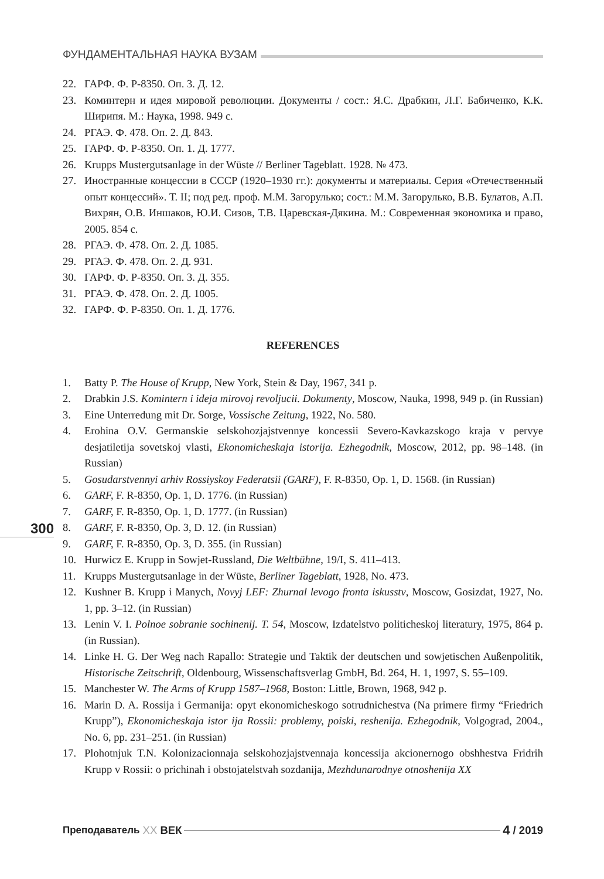ФУНДАМЕНТАЛЬНАЯ НАУКА ВУЗАМ
22. ГАРФ. Ф. Р-8350. Оп. 3. Д. 12.
23. Коминтерн и идея мировой революции. Документы / сост.: Я.С. Драбкин, Л.Г. Бабиченко, К.К. Ширипя. М.: Наука, 1998. 949 с.
24. РГАЭ. Ф. 478. Оп. 2. Д. 843.
25. ГАРФ. Ф. Р-8350. Оп. 1. Д. 1777.
26. Krupps Mustergutsanlage in der Wüste // Berliner Tageblatt. 1928. № 473.
27. Иностранные концессии в СССР (1920–1930 гг.): документы и материалы. Серия «Отечественный опыт концессий». Т. II; под ред. проф. М.М. Загорулько; сост.: М.М. Загорулько, В.В. Булатов, А.П. Вихрян, О.В. Иншаков, Ю.И. Сизов, Т.В. Царевская-Дякина. М.: Современная экономика и право, 2005. 854 с.
28. РГАЭ. Ф. 478. Оп. 2. Д. 1085.
29. РГАЭ. Ф. 478. Оп. 2. Д. 931.
30. ГАРФ. Ф. Р-8350. Оп. 3. Д. 355.
31. РГАЭ. Ф. 478. Оп. 2. Д. 1005.
32. ГАРФ. Ф. Р-8350. Оп. 1. Д. 1776.
REFERENCES
1. Batty P. The House of Krupp, New York, Stein & Day, 1967, 341 p.
2. Drabkin J.S. Komintern i ideja mirovoj revoljucii. Dokumenty, Moscow, Nauka, 1998, 949 p. (in Russian)
3. Eine Unterredung mit Dr. Sorge, Vossische Zeitung, 1922, No. 580.
4. Erohina O.V. Germanskie selskohozjajstvennye koncessii Severo-Kavkazskogo kraja v pervye desjatiletija sovetskoj vlasti, Ekonomicheskaja istorija. Ezhegodnik, Moscow, 2012, pp. 98–148. (in Russian)
5. Gosudarstvennyi arhiv Rossiyskoy Federatsii (GARF), F. R-8350, Op. 1, D. 1568. (in Russian)
6. GARF, F. R-8350, Op. 1, D. 1776. (in Russian)
7. GARF, F. R-8350, Op. 1, D. 1777. (in Russian)
8. GARF, F. R-8350, Op. 3, D. 12. (in Russian)
9. GARF, F. R-8350, Op. 3, D. 355. (in Russian)
10. Hurwicz E. Krupp in Sowjet-Russland, Die Weltbühne, 19/I, S. 411–413.
11. Krupps Mustergutsanlage in der Wüste, Berliner Tageblatt, 1928, No. 473.
12. Kushner B. Krupp i Manych, Novyj LEF: Zhurnal levogo fronta iskusstv, Moscow, Gosizdat, 1927, No. 1, pp. 3–12. (in Russian)
13. Lenin V. I. Polnoe sobranie sochinenij. T. 54, Moscow, Izdatelstvo politicheskoj literatury, 1975, 864 p. (in Russian).
14. Linke H. G. Der Weg nach Rapallo: Strategie und Taktik der deutschen und sowjetischen Außenpolitik, Historische Zeitschrift, Oldenbourg, Wissenschaftsverlag GmbH, Bd. 264, H. 1, 1997, S. 55–109.
15. Manchester W. The Arms of Krupp 1587–1968, Boston: Little, Brown, 1968, 942 p.
16. Marin D. A. Rossija i Germanija: opyt ekonomicheskogo sotrudnichestva (Na primere firmy “Friedrich Krupp”), Ekonomicheskaja istor ija Rossii: problemy, poiski, reshenija. Ezhegodnik, Volgograd, 2004., No. 6, pp. 231–251. (in Russian)
17. Plohotnjuk T.N. Kolonizacionnaja selskohozjajstvennaja koncessija akcionernogo obshhestva Fridrih Krupp v Rossii: o prichinah i obstojatelstvah sozdanija, Mezhdunarodnye otnoshenija XX
300
Преподаватель XX ВЕК 4 / 2019